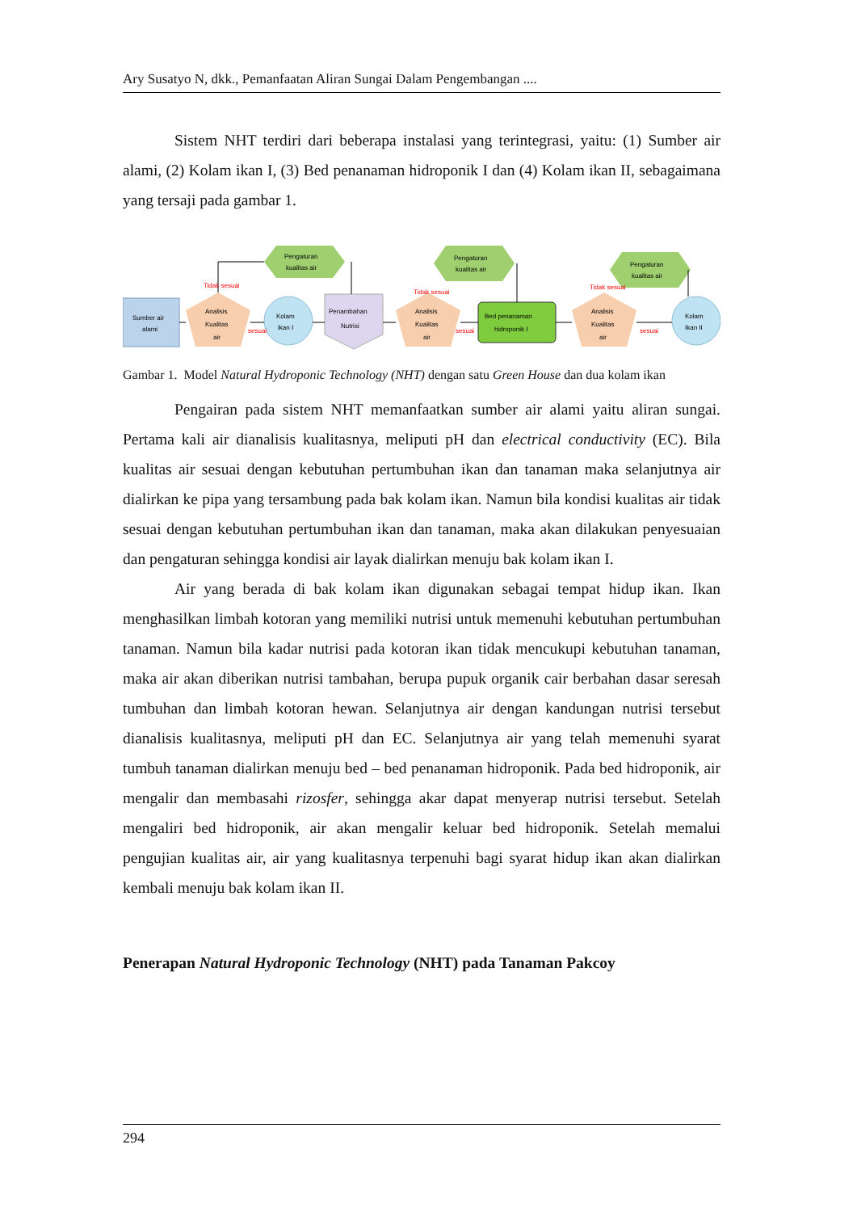Ary Susatyo N, dkk., Pemanfaatan Aliran Sungai Dalam Pengembangan ....
Sistem NHT terdiri dari beberapa instalasi yang terintegrasi, yaitu: (1) Sumber air alami, (2) Kolam ikan I, (3) Bed penanaman hidroponik I dan (4) Kolam ikan II, sebagaimana yang tersaji pada gambar 1.
Sumber air
alami
Analisis
Kualitas
air
Kolam
ikan I
Penambahan
Nutrisi
Analisis
Kualitas
air
Bed penanaman
hidroponik I
Analisis
Kualitas
air
Kolam
Ikan II
Pengaturan
kualitas air
Pengaturan
kualitas air
Pengaturan
kualitas air
Tidak sesuai
Tidak sesuai
Tidak sesuai
sesuai
sesuai
sesuai
Gambar 1. Model Natural Hydroponic Technology (NHT) dengan satu Green House dan dua kolam ikan
Pengairan pada sistem NHT memanfaatkan sumber air alami yaitu aliran sungai. Pertama kali air dianalisis kualitasnya, meliputi pH dan electrical conductivity (EC). Bila kualitas air sesuai dengan kebutuhan pertumbuhan ikan dan tanaman maka selanjutnya air dialirkan ke pipa yang tersambung pada bak kolam ikan. Namun bila kondisi kualitas air tidak sesuai dengan kebutuhan pertumbuhan ikan dan tanaman, maka akan dilakukan penyesuaian dan pengaturan sehingga kondisi air layak dialirkan menuju bak kolam ikan I.
Air yang berada di bak kolam ikan digunakan sebagai tempat hidup ikan. Ikan menghasilkan limbah kotoran yang memiliki nutrisi untuk memenuhi kebutuhan pertumbuhan tanaman. Namun bila kadar nutrisi pada kotoran ikan tidak mencukupi kebutuhan tanaman, maka air akan diberikan nutrisi tambahan, berupa pupuk organik cair berbahan dasar seresah tumbuhan dan limbah kotoran hewan. Selanjutnya air dengan kandungan nutrisi tersebut dianalisis kualitasnya, meliputi pH dan EC. Selanjutnya air yang telah memenuhi syarat tumbuh tanaman dialirkan menuju bed – bed penanaman hidroponik. Pada bed hidroponik, air mengalir dan membasahi rizosfer, sehingga akar dapat menyerap nutrisi tersebut. Setelah mengaliri bed hidroponik, air akan mengalir keluar bed hidroponik. Setelah memalui pengujian kualitas air, air yang kualitasnya terpenuhi bagi syarat hidup ikan akan dialirkan kembali menuju bak kolam ikan II.
Penerapan Natural Hydroponic Technology (NHT) pada Tanaman Pakcoy
294